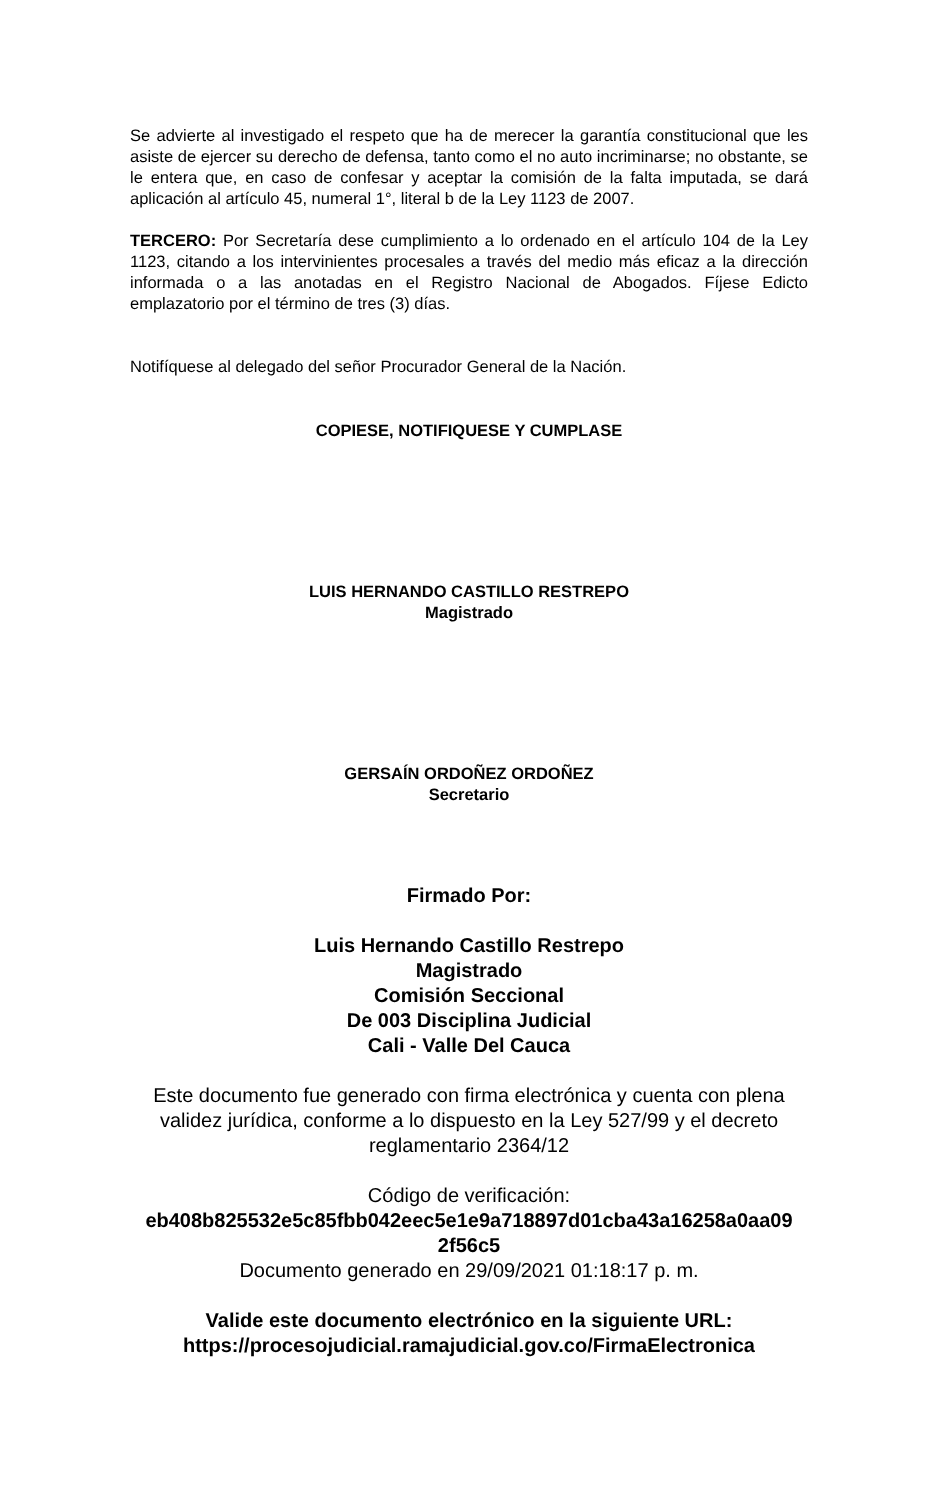Se advierte al investigado el respeto que ha de merecer la garantía constitucional que les asiste de ejercer su derecho de defensa, tanto como el no auto incriminarse; no obstante, se le entera que, en caso de confesar y aceptar la comisión de la falta imputada, se dará aplicación al artículo 45, numeral 1°, literal b de la Ley 1123 de 2007.
TERCERO: Por Secretaría dese cumplimiento a lo ordenado en el artículo 104 de la Ley 1123, citando a los intervinientes procesales a través del medio más eficaz a la dirección informada o a las anotadas en el Registro Nacional de Abogados. Fíjese Edicto emplazatorio por el término de tres (3) días.
Notifíquese al delegado del señor Procurador General de la Nación.
COPIESE, NOTIFIQUESE Y CUMPLASE
LUIS HERNANDO CASTILLO RESTREPO
Magistrado
GERSAÍN ORDOÑEZ ORDOÑEZ
Secretario
Firmado Por:
Luis Hernando Castillo Restrepo
Magistrado
Comisión Seccional
De 003 Disciplina Judicial
Cali - Valle Del Cauca
Este documento fue generado con firma electrónica y cuenta con plena validez jurídica, conforme a lo dispuesto en la Ley 527/99 y el decreto reglamentario 2364/12
Código de verificación:
eb408b825532e5c85fbb042eec5e1e9a718897d01cba43a16258a0aa09 2f56c5
Documento generado en 29/09/2021 01:18:17 p. m.
Valide este documento electrónico en la siguiente URL: https://procesojudicial.ramajudicial.gov.co/FirmaElectronica